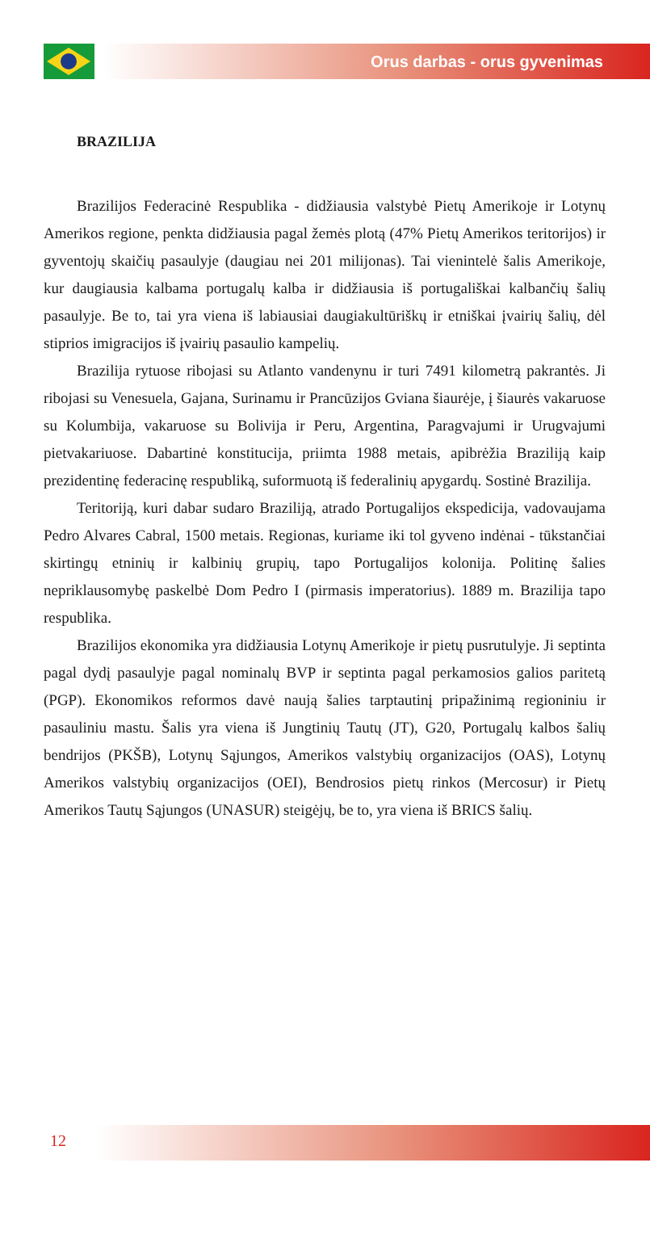Orus darbas - orus gyvenimas
BRAZILIJA
Brazilijos Federacinė Respublika - didžiausia valstybė Pietų Amerikoje ir Lotynų Amerikos regione, penkta didžiausia pagal žemės plotą (47% Pietų Amerikos teritorijos) ir gyventojų skaičių pasaulyje (daugiau nei 201 milijonas). Tai vienintelė šalis Amerikoje, kur daugiausia kalbama portugalų kalba ir didžiausia iš portugališkai kalbančių šalių pasaulyje. Be to, tai yra viena iš labiausiai daugiakultūriškų ir etniškai įvairių šalių, dėl stiprios imigracijos iš įvairių pasaulio kampelių.
Brazilija rytuose ribojasi su Atlanto vandenynu ir turi 7491 kilometrą pakrantės. Ji ribojasi su Venesuela, Gajana, Surinamu ir Prancūzijos Gviana šiaurėje, į šiaurės vakaruose su Kolumbija, vakaruose su Bolivija ir Peru, Argentina, Paragvajumi ir Urugvajumi pietvakariuose. Dabartinė konstitucija, priimta 1988 metais, apibrėžia Braziliją kaip prezidentinę federacinę respubliką, suformuotą iš federalinių apygardų. Sostinė Brazilija.
Teritoriją, kuri dabar sudaro Braziliją, atrado Portugalijos ekspedicija, vadovaujama Pedro Alvares Cabral, 1500 metais. Regionas, kuriame iki tol gyveno indėnai - tūkstančiai skirtingų etninių ir kalbinių grupių, tapo Portugalijos kolonija. Politinę šalies nepriklausomybę paskelbė Dom Pedro I (pirmasis imperatorius). 1889 m. Brazilija tapo respublika.
Brazilijos ekonomika yra didžiausia Lotynų Amerikoje ir pietų pusrutulyje. Ji septinta pagal dydį pasaulyje pagal nominalų BVP ir septinta pagal perkamosios galios paritetą (PGP). Ekonomikos reformos davė naują šalies tarptautinį pripažinimą regioniniu ir pasauliniu mastu. Šalis yra viena iš Jungtinių Tautų (JT), G20, Portugalų kalbos šalių bendrijos (PKŠB), Lotynų Sąjungos, Amerikos valstybių organizacijos (OAS), Lotynų Amerikos valstybių organizacijos (OEI), Bendrosios pietų rinkos (Mercosur) ir Pietų Amerikos Tautų Sąjungos (UNASUR) steigėjų, be to, yra viena iš BRICS šalių.
12